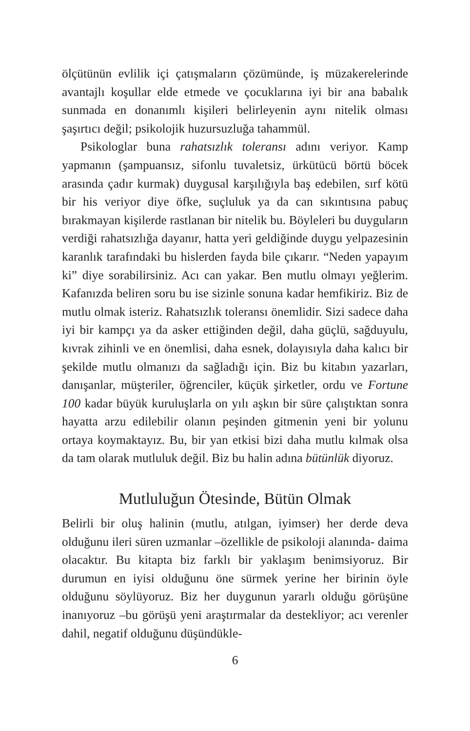ölçütünün evlilik içi çatışmaların çözümünde, iş müzakerelerinde avantajlı koşullar elde etmede ve çocuklarına iyi bir ana babalık sunmada en donanımlı kişileri belirleyenin aynı nitelik olması şaşırtıcı değil; psikolojik huzursuzluğa tahammül.
Psikologlar buna rahatsızlık toleransı adını veriyor. Kamp yapmanın (şampuansız, sifonlu tuvaletsiz, ürkütücü börtü böcek arasında çadır kurmak) duygusal karşılığıyla baş edebilen, sırf kötü bir his veriyor diye öfke, suçluluk ya da can sıkıntısına pabuç bırakmayan kişilerde rastlanan bir nitelik bu. Böyleleri bu duyguların verdiği rahatsızlığa dayanır, hatta yeri geldiğinde duygu yelpazesinin karanlık tarafındaki bu hislerden fayda bile çıkarır. “Neden yapayım ki” diye sorabilirsiniz. Acı can yakar. Ben mutlu olmayı yeğlerim. Kafanızda beliren soru bu ise sizinle sonuna kadar hemfikiriz. Biz de mutlu olmak isteriz. Rahatsızlık toleransı önemlidir. Sizi sadece daha iyi bir kampçı ya da asker ettiğinden değil, daha güçlü, sağduyulu, kıvrak zihinli ve en önemlisi, daha esnek, dolayısıyla daha kalıcı bir şekilde mutlu olmanızı da sağladığı için. Biz bu kitabın yazarları, danışanlar, müşteriler, öğrenciler, küçük şirketler, ordu ve Fortune 100 kadar büyük kuruluşlarla on yılı aşkın bir süre çalıştıktan sonra hayatta arzu edilebilir olanın peşinden gitmenin yeni bir yolunu ortaya koymaktayız. Bu, bir yan etkisi bizi daha mutlu kılmak olsa da tam olarak mutluluk değil. Biz bu halin adına bütünlük diyoruz.
Mutluluğun Ötesinde, Bütün Olmak
Belirli bir oluş halinin (mutlu, atılgan, iyimser) her derde deva olduğunu ileri süren uzmanlar –özellikle de psikoloji alanında- daima olacaktır. Bu kitapta biz farklı bir yaklaşım benimsiyoruz. Bir durumun en iyisi olduğunu öne sürmek yerine her birinin öyle olduğunu söylüyoruz. Biz her duygunun yararlı olduğu görüşüne inanıyoruz –bu görüşü yeni araştırmalar da destekliyor; acı verenler dahil, negatif olduğunu düşündükle-
6